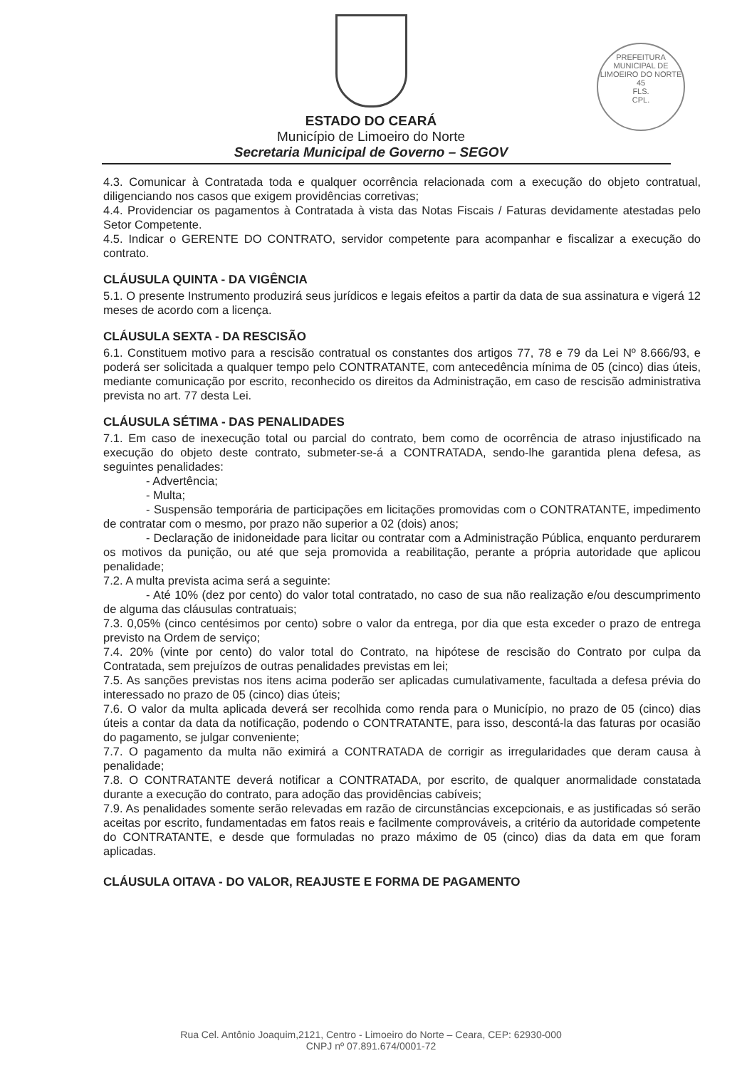PREFEITURA MUNICIPAL DE LIMOEIRO DO NORTE
45
FLS.
CPL.
ESTADO DO CEARÁ
Município de Limoeiro do Norte
Secretaria Municipal de Governo – SEGOV
4.3. Comunicar à Contratada toda e qualquer ocorrência relacionada com a execução do objeto contratual, diligenciando nos casos que exigem providências corretivas;
4.4. Providenciar os pagamentos à Contratada à vista das Notas Fiscais / Faturas devidamente atestadas pelo Setor Competente.
4.5. Indicar o GERENTE DO CONTRATO, servidor competente para acompanhar e fiscalizar a execução do contrato.
CLÁUSULA QUINTA - DA VIGÊNCIA
5.1. O presente Instrumento produzirá seus jurídicos e legais efeitos a partir da data de sua assinatura e vigerá 12 meses de acordo com a licença.
CLÁUSULA SEXTA - DA RESCISÃO
6.1. Constituem motivo para a rescisão contratual os constantes dos artigos 77, 78 e 79 da Lei Nº 8.666/93, e poderá ser solicitada a qualquer tempo pelo CONTRATANTE, com antecedência mínima de 05 (cinco) dias úteis, mediante comunicação por escrito, reconhecido os direitos da Administração, em caso de rescisão administrativa prevista no art. 77 desta Lei.
CLÁUSULA SÉTIMA - DAS PENALIDADES
7.1. Em caso de inexecução total ou parcial do contrato, bem como de ocorrência de atraso injustificado na execução do objeto deste contrato, submeter-se-á a CONTRATADA, sendo-lhe garantida plena defesa, as seguintes penalidades:
- Advertência;
- Multa;
- Suspensão temporária de participações em licitações promovidas com o CONTRATANTE, impedimento de contratar com o mesmo, por prazo não superior a 02 (dois) anos;
- Declaração de inidoneidade para licitar ou contratar com a Administração Pública, enquanto perdurarem os motivos da punição, ou até que seja promovida a reabilitação, perante a própria autoridade que aplicou penalidade;
7.2. A multa prevista acima será a seguinte:
- Até 10% (dez por cento) do valor total contratado, no caso de sua não realização e/ou descumprimento de alguma das cláusulas contratuais;
7.3. 0,05% (cinco centésimos por cento) sobre o valor da entrega, por dia que esta exceder o prazo de entrega previsto na Ordem de serviço;
7.4. 20% (vinte por cento) do valor total do Contrato, na hipótese de rescisão do Contrato por culpa da Contratada, sem prejuízos de outras penalidades previstas em lei;
7.5. As sanções previstas nos itens acima poderão ser aplicadas cumulativamente, facultada a defesa prévia do interessado no prazo de 05 (cinco) dias úteis;
7.6. O valor da multa aplicada deverá ser recolhida como renda para o Município, no prazo de 05 (cinco) dias úteis a contar da data da notificação, podendo o CONTRATANTE, para isso, descontá-la das faturas por ocasião do pagamento, se julgar conveniente;
7.7. O pagamento da multa não eximirá a CONTRATADA de corrigir as irregularidades que deram causa à penalidade;
7.8. O CONTRATANTE deverá notificar a CONTRATADA, por escrito, de qualquer anormalidade constatada durante a execução do contrato, para adoção das providências cabíveis;
7.9. As penalidades somente serão relevadas em razão de circunstâncias excepcionais, e as justificadas só serão aceitas por escrito, fundamentadas em fatos reais e facilmente comprováveis, a critério da autoridade competente do CONTRATANTE, e desde que formuladas no prazo máximo de 05 (cinco) dias da data em que foram aplicadas.
CLÁUSULA OITAVA - DO VALOR, REAJUSTE E FORMA DE PAGAMENTO
Rua Cel. Antônio Joaquim,2121, Centro - Limoeiro do Norte – Ceara, CEP: 62930-000
CNPJ nº 07.891.674/0001-72